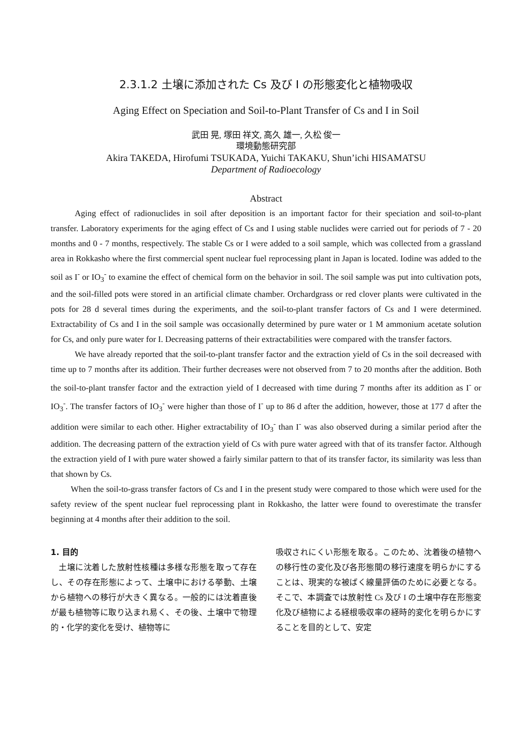2.3.1.2 土壌に添加された Cs 及び I の形態変化と植物吸収
Aging Effect on Speciation and Soil-to-Plant Transfer of Cs and I in Soil
武田 晃, 塚田 祥文, 高久 雄一, 久松 俊一
環境動態研究部
Akira TAKEDA, Hirofumi TSUKADA, Yuichi TAKAKU, Shun’ichi HISAMATSU
Department of Radioecology
Abstract
Aging effect of radionuclides in soil after deposition is an important factor for their speciation and soil-to-plant transfer. Laboratory experiments for the aging effect of Cs and I using stable nuclides were carried out for periods of 7 - 20 months and 0 - 7 months, respectively. The stable Cs or I were added to a soil sample, which was collected from a grassland area in Rokkasho where the first commercial spent nuclear fuel reprocessing plant in Japan is located. Iodine was added to the soil as I<sup>-</sup> or IO<sub>3</sub><sup>-</sup> to examine the effect of chemical form on the behavior in soil. The soil sample was put into cultivation pots, and the soil-filled pots were stored in an artificial climate chamber. Orchardgrass or red clover plants were cultivated in the pots for 28 d several times during the experiments, and the soil-to-plant transfer factors of Cs and I were determined. Extractability of Cs and I in the soil sample was occasionally determined by pure water or 1 M ammonium acetate solution for Cs, and only pure water for I. Decreasing patterns of their extractabilities were compared with the transfer factors.
We have already reported that the soil-to-plant transfer factor and the extraction yield of Cs in the soil decreased with time up to 7 months after its addition. Their further decreases were not observed from 7 to 20 months after the addition. Both the soil-to-plant transfer factor and the extraction yield of I decreased with time during 7 months after its addition as I<sup>-</sup> or IO<sub>3</sub><sup>-</sup>. The transfer factors of IO<sub>3</sub><sup>-</sup> were higher than those of I<sup>-</sup> up to 86 d after the addition, however, those at 177 d after the addition were similar to each other. Higher extractability of IO<sub>3</sub><sup>-</sup> than I<sup>-</sup> was also observed during a similar period after the addition. The decreasing pattern of the extraction yield of Cs with pure water agreed with that of its transfer factor. Although the extraction yield of I with pure water showed a fairly similar pattern to that of its transfer factor, its similarity was less than that shown by Cs.
When the soil-to-grass transfer factors of Cs and I in the present study were compared to those which were used for the safety review of the spent nuclear fuel reprocessing plant in Rokkasho, the latter were found to overestimate the transfer beginning at 4 months after their addition to the soil.
1. 目的
　土壌に沈着した放射性核種は多様な形態を取って存在し、その存在形態によって、土壌中における挙動、土壌から植物への移行が大きく異なる。一般的には沈着直後が最も植物等に取り込まれ易く、その後、土壌中で物理的・化学的変化を受け、植物等に
吸収されにくい形態を取る。このため、沈着後の植物への移行性の変化及び各形態間の移行速度を明らかにすることは、現実的な被ばく線量評価のために必要となる。そこで、本調査では放射性 Cs 及び I の土壌中存在形態変化及び植物による経根吸収率の経時的変化を明らかにすることを目的として、安定